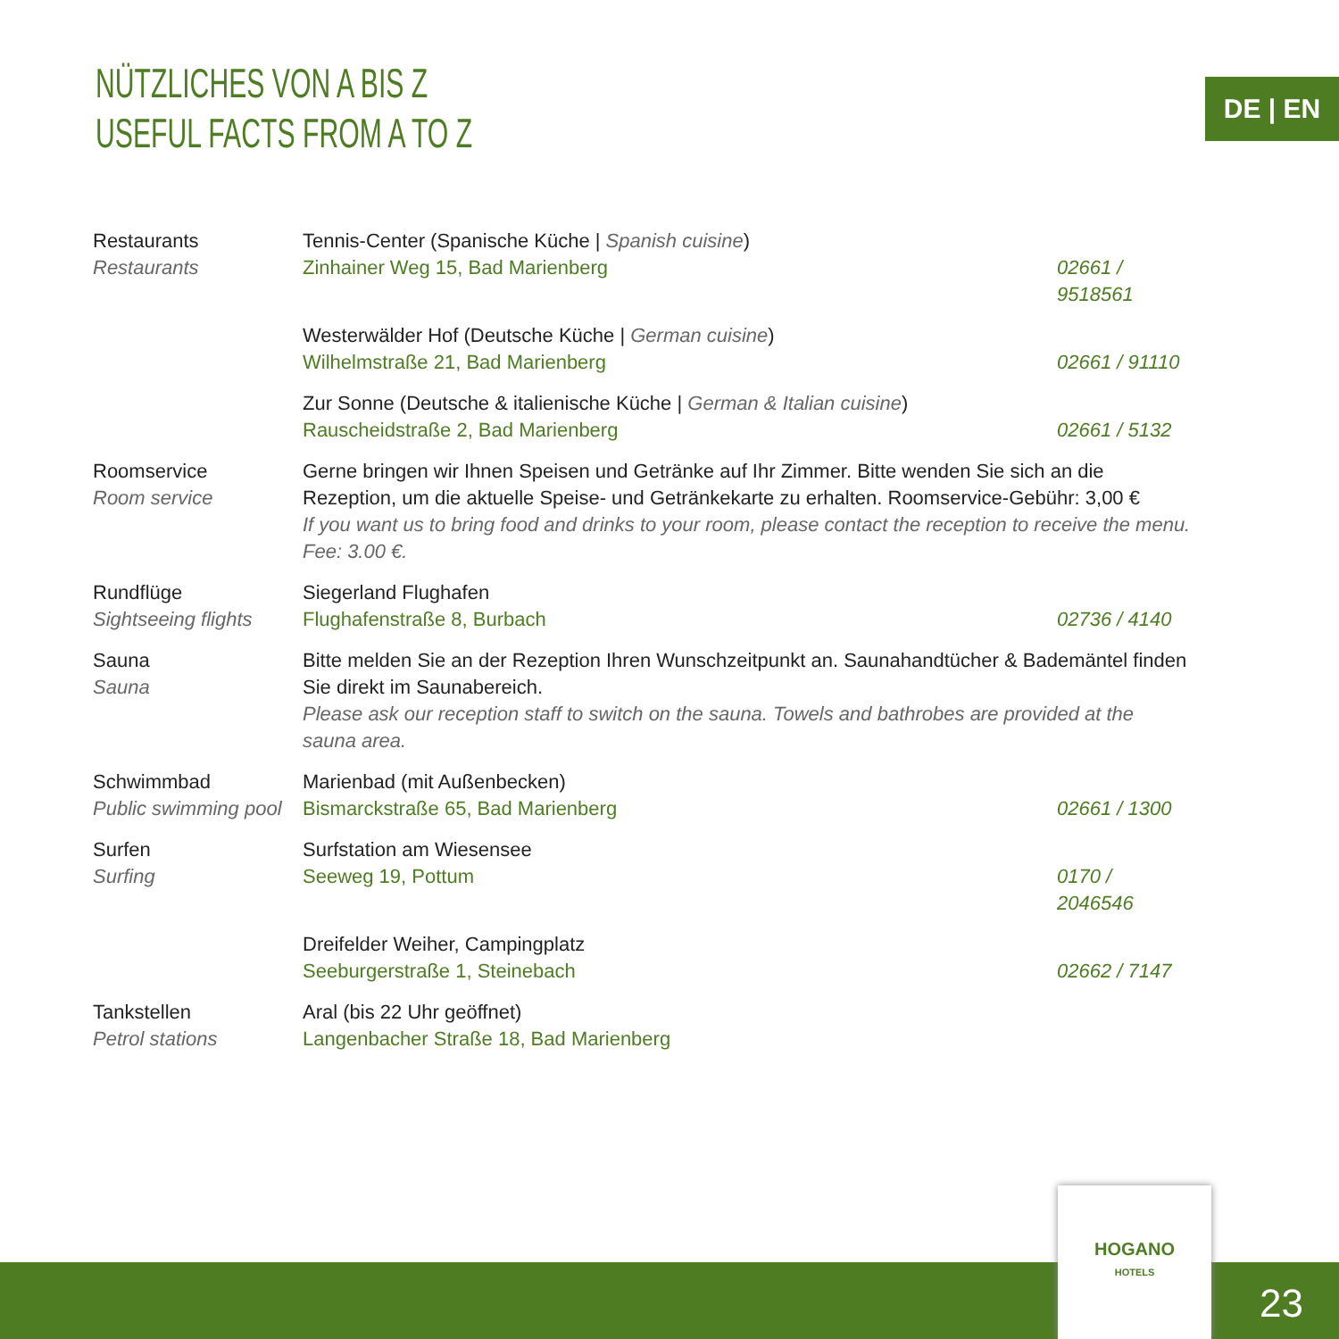NÜTZLICHES VON A BIS Z
USEFUL FACTS FROM A TO Z
DE | EN
| Restaurants Restaurants | Tennis-Center (Spanische Küche / Spanish cuisine ) Zinhainer Weg 15, Bad Marienberg | 02661 / 9518561 |
| | Westerwälder Hof (Deutsche Küche / German cuisine ) Wilhelmstraße 21, Bad Marienberg | 02661 / 91110 |
| | Zur Sonne (Deutsche & italienische Küche / German & Italian cuisine ) Rauscheidstraße 2, Bad Marienberg | 02661 / 5132 |
| Roomservice Room service | Gerne bringen wir Ihnen Speisen und Getränke auf Ihr Zimmer. Bitte wenden Sie sich an die Rezeption, um die aktuelle Speise- und Getränkekarte zu erhalten. Roomservice-Gebühr: 3,00 € If you want us to bring food and drinks to your room, please contact the reception to receive the menu. Fee: 3.00 €. | |
| Rundflüge Sightseeing flights | Siegerland Flughafen Flughafenstraße 8, Burbach | 02736 / 4140 |
| Sauna Sauna | Bitte melden Sie an der Rezeption Ihren Wunschzeitpunkt an. Saunahandtücher & Bademäntel finden Sie direkt im Saunabereich. Please ask our reception staff to switch on the sauna. Towels and bathrobes are provided at the sauna area. | |
| Schwimmbad Public swimming pool | Marienbad (mit Außenbecken) Bismarckstraße 65, Bad Marienberg | 02661 / 1300 |
| Surfen Surfing | Surfstation am Wiesensee Seeweg 19, Pottum | 0170 / 2046546 |
| | Dreifelder Weiher, Campingplatz Seeburgerstraße 1, Steinebach | 02662 / 7147 |
| Tankstellen Petrol stations | Aral (bis 22 Uhr geöffnet) Langenbacher Straße 18, Bad Marienberg | |
HOGANO
HOTELS
23